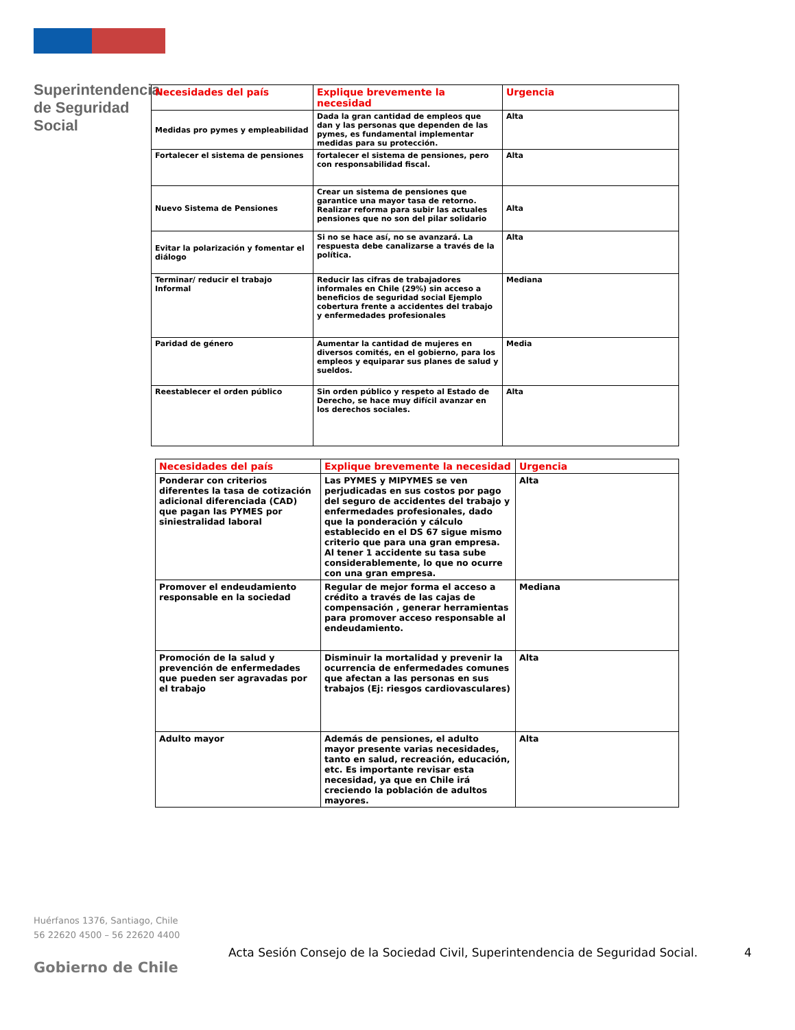Superintendencia de Seguridad Social
| Necesidades del país | Explique brevemente la necesidad | Urgencia |
| --- | --- | --- |
| Medidas pro pymes y empleabilidad | Dada la gran cantidad de empleos que dan y las personas que dependen de las pymes, es fundamental implementar medidas para su protección. | Alta |
| Fortalecer el sistema de pensiones | fortalecer el sistema de pensiones, pero con responsabilidad fiscal. | Alta |
| Nuevo Sistema de Pensiones | Crear un sistema de pensiones que garantice una mayor tasa de retorno. Realizar reforma para subir las actuales pensiones que no son del pilar solidario | Alta |
| Evitar la polarización y fomentar el diálogo | Si no se hace así, no se avanzará. La respuesta debe canalizarse a través de la política. | Alta |
| Terminar/ reducir el trabajo Informal | Reducir las cifras de trabajadores informales en Chile (29%) sin acceso a beneficios de seguridad social Ejemplo cobertura frente a accidentes del trabajo y enfermedades profesionales | Mediana |
| Paridad de género | Aumentar la cantidad de mujeres en diversos comités, en el gobierno, para los empleos y equiparar sus planes de salud y sueldos. | Media |
| Reestablecer el orden público | Sin orden público y respeto al Estado de Derecho, se hace muy difícil avanzar en los derechos sociales. | Alta |
| Necesidades del país | Explique brevemente la necesidad | Urgencia |
| --- | --- | --- |
| Ponderar con criterios diferentes la tasa de cotización adicional diferenciada (CAD) que pagan las PYMES por siniestralidad laboral | Las PYMES y MIPYMES se ven perjudicadas en sus costos por pago del seguro de accidentes del trabajo y enfermedades profesionales, dado que la ponderación y cálculo establecido en el DS 67 sigue mismo criterio que para una gran empresa. Al tener 1 accidente su tasa sube considerablemente, lo que no ocurre con una gran empresa. | Alta |
| Promover el endeudamiento responsable en la sociedad | Regular de mejor forma el acceso a crédito a través de las cajas de compensación , generar herramientas para promover acceso responsable al endeudamiento. | Mediana |
| Promoción de la salud y prevención de enfermedades que pueden ser agravadas por el trabajo | Disminuir la mortalidad y prevenir la ocurrencia de enfermedades comunes que afectan a las personas en sus trabajos (Ej: riesgos cardiovasculares) | Alta |
| Adulto mayor | Además de pensiones, el adulto mayor presente varias necesidades, tanto en salud, recreación, educación, etc. Es importante revisar esta necesidad, ya que en Chile irá creciendo la población de adultos mayores. | Alta |
Huérfanos 1376, Santiago, Chile
56 22620 4500 – 56 22620 4400
Acta Sesión Consejo de la Sociedad Civil, Superintendencia de Seguridad Social.
4
Gobierno de Chile